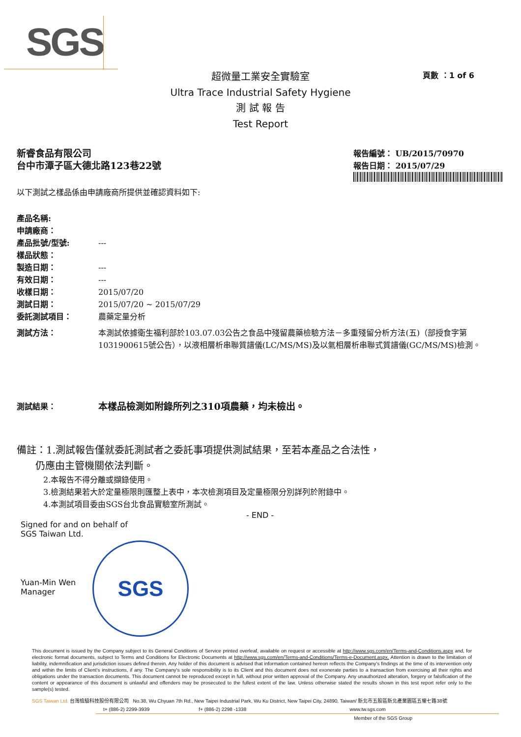SGS
超微量工業安全實驗室
Ultra Trace Industrial Safety Hygiene
測 試 報 告
Test Report
頁數 ：1 of 6
新睿食品有限公司
台中市潭子區大德北路123巷22號
報告編號： UB/2015/70970
報告日期： 2015/07/29
以下測試之樣品係由申請廠商所提供並確認資料如下:
產品名稱:
申請廠商：
產品批號/型號: ---
樣品狀態：
製造日期： ---
有效日期： ---
收樣日期： 2015/07/20
測試日期： 2015/07/20 ~ 2015/07/29
委託測試項目： 農藥定量分析
測試方法： 本測試依據衛生福利部於103.07.03公告之食品中殘留農藥檢驗方法－多重殘留分析方法(五)（部授食字第1031900615號公告），以液相層析串聯質譜儀(LC/MS/MS)及以氣相層析串聯式質譜儀(GC/MS/MS)檢測。
測試結果： 本樣品檢測如附錄所列之310項農藥，均未檢出。
備註：1.測試報告僅就委託測試者之委託事項提供測試結果，至若本產品之合法性，
仍應由主管機關依法判斷。
2.本報告不得分離或擷錄使用。
3.檢測結果若大於定量極限則匯整上表中，本次檢測項目及定量極限分別詳列於附錄中。
4.本測試項目委由SGS台北食品實驗室所測試。
- END -
Signed for and on behalf of
SGS Taiwan Ltd.
Yuan-Min Wen
Manager
SGS
This document is issued by the Company subject to its General Conditions of Service printed overleaf, available on request or accessible at http://www.sgs.com/en/Terms-and-Conditions.aspx and, for electronic format documents, subject to Terms and Conditions for Electronic Documents at http://www.sgs.com/en/Terms-and-Conditions/Terms-e-Document.aspx. Attention is drawn to the limitation of liability, indemnification and jurisdiction issues defined therein. Any holder of this document is advised that information contained hereon reflects the Company's findings at the time of its intervention only and within the limits of Client's instructions, if any. The Company's sole responsibility is to its Client and this document does not exonerate parties to a transaction from exercising all their rights and obligations under the transaction documents. This document cannot be reproduced except in full, without prior written approval of the Company. Any unauthorized alteration, forgery or falsification of the content or appearance of this document is unlawful and offenders may be prosecuted to the fullest extent of the law. Unless otherwise stated the results shown in this test report refer only to the sample(s) tested.
SGS Taiwan Ltd. 台灣檢驗科技股份有限公司 No.38, Wu Chyuan 7th Rd., New Taipei Industrial Park, Wu Ku District, New Taipei City, 24890, Taiwan/ 新北市五股區新北產業園區五權七路38號
t+ (886-2) 2299-3939 f+ (886-2) 2298 -1338 www.tw.sgs.com
Member of the SGS Group